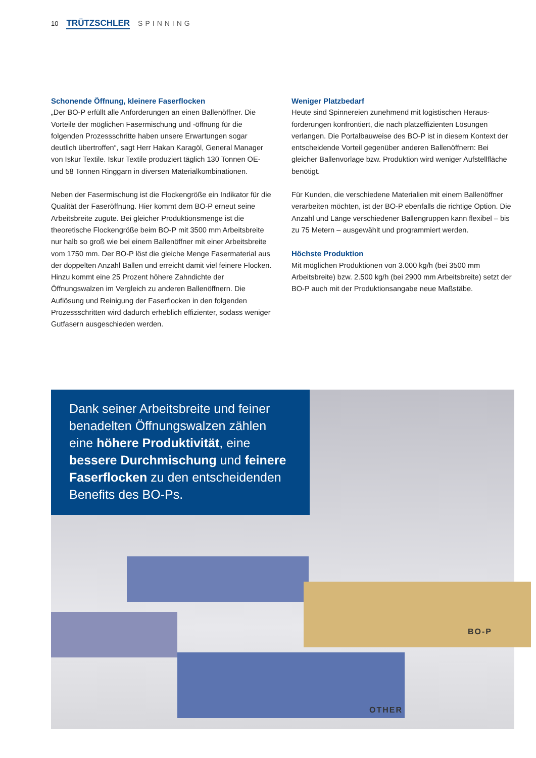10 TRÜTZSCHLER SPINNING
Schonende Öffnung, kleinere Faserflocken
„Der BO-P erfüllt alle Anforderungen an einen Ballenöffner. Die Vorteile der möglichen Fasermischung und -öffnung für die folgenden Prozessschritte haben unsere Erwartungen sogar deutlich übertroffen“, sagt Herr Hakan Karagöl, General Manager von Iskur Textile. Iskur Textile produziert täglich 130 Tonnen OE- und 58 Tonnen Ringgarn in diversen Materialkombinationen.
Neben der Fasermischung ist die Flockengröße ein Indikator für die Qualität der Faseröffnung. Hier kommt dem BO-P erneut seine Arbeitsbreite zugute. Bei gleicher Produktionsmenge ist die theoretische Flockengröße beim BO-P mit 3500 mm Arbeitsbreite nur halb so groß wie bei einem Ballenöffner mit einer Arbeitsbreite vom 1750 mm. Der BO-P löst die gleiche Menge Fasermaterial aus der doppelten Anzahl Ballen und erreicht damit viel feinere Flocken. Hinzu kommt eine 25 Prozent höhere Zahndichte der Öffnungswalzen im Vergleich zu anderen Ballenöffnern. Die Auflösung und Reinigung der Faserflocken in den folgenden Prozessschritten wird dadurch erheblich effizienter, sodass weniger Gutfasern ausgeschieden werden.
Weniger Platzbedarf
Heute sind Spinnereien zunehmend mit logistischen Heraus-forderungen konfrontiert, die nach platzeffizienten Lösungen verlangen. Die Portalbauweise des BO-P ist in diesem Kontext der entscheidende Vorteil gegenüber anderen Ballenöffnern: Bei gleicher Ballenvorlage bzw. Produktion wird weniger Aufstellfläche benötigt.
Für Kunden, die verschiedene Materialien mit einem Ballenöffner verarbeiten möchten, ist der BO-P ebenfalls die richtige Option. Die Anzahl und Länge verschiedener Ballengruppen kann flexibel – bis zu 75 Metern – ausgewählt und programmiert werden.
Höchste Produktion
Mit möglichen Produktionen von 3.000 kg/h (bei 3500 mm Arbeitsbreite) bzw. 2.500 kg/h (bei 2900 mm Arbeitsbreite) setzt der BO-P auch mit der Produktionsangabe neue Maßstäbe.
Dank seiner Arbeitsbreite und feiner benadelten Öffnungswalzen zählen eine höhere Produktivität, eine bessere Durchmischung und feinere Faserflocken zu den entscheidenden Benefits des BO-Ps.
BO-P
OTHER